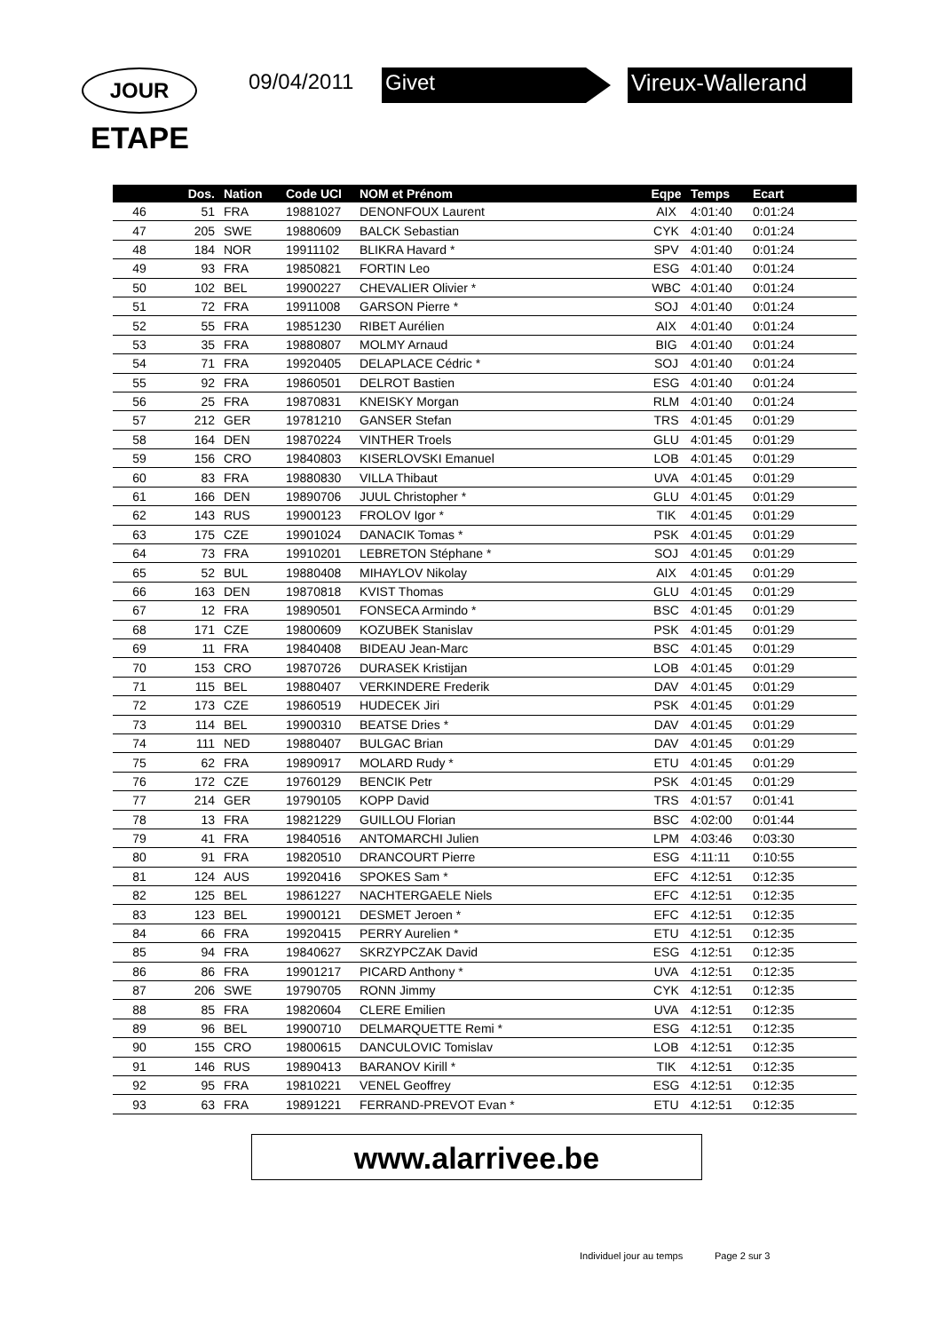JOUR
ETAPE
09/04/2011 Givet Vireux-Wallerand
| | Dos. | Nation | Code UCI | NOM et Prénom | Eqpe | Temps | Ecart | |
| --- | --- | --- | --- | --- | --- | --- | --- | --- |
| 46 | 51 | FRA | 19881027 | DENONFOUX Laurent | AIX | 4:01:40 | 0:01:24 | |
| 47 | 205 | SWE | 19880609 | BALCK Sebastian | CYK | 4:01:40 | 0:01:24 | |
| 48 | 184 | NOR | 19911102 | BLIKRA Havard * | SPV | 4:01:40 | 0:01:24 | |
| 49 | 93 | FRA | 19850821 | FORTIN Leo | ESG | 4:01:40 | 0:01:24 | |
| 50 | 102 | BEL | 19900227 | CHEVALIER Olivier * | WBC | 4:01:40 | 0:01:24 | |
| 51 | 72 | FRA | 19911008 | GARSON Pierre * | SOJ | 4:01:40 | 0:01:24 | |
| 52 | 55 | FRA | 19851230 | RIBET Aurélien | AIX | 4:01:40 | 0:01:24 | |
| 53 | 35 | FRA | 19880807 | MOLMY Arnaud | BIG | 4:01:40 | 0:01:24 | |
| 54 | 71 | FRA | 19920405 | DELAPLACE Cédric * | SOJ | 4:01:40 | 0:01:24 | |
| 55 | 92 | FRA | 19860501 | DELROT Bastien | ESG | 4:01:40 | 0:01:24 | |
| 56 | 25 | FRA | 19870831 | KNEISKY Morgan | RLM | 4:01:40 | 0:01:24 | |
| 57 | 212 | GER | 19781210 | GANSER Stefan | TRS | 4:01:45 | 0:01:29 | |
| 58 | 164 | DEN | 19870224 | VINTHER Troels | GLU | 4:01:45 | 0:01:29 | |
| 59 | 156 | CRO | 19840803 | KISERLOVSKI Emanuel | LOB | 4:01:45 | 0:01:29 | |
| 60 | 83 | FRA | 19880830 | VILLA Thibaut | UVA | 4:01:45 | 0:01:29 | |
| 61 | 166 | DEN | 19890706 | JUUL Christopher * | GLU | 4:01:45 | 0:01:29 | |
| 62 | 143 | RUS | 19900123 | FROLOV Igor * | TIK | 4:01:45 | 0:01:29 | |
| 63 | 175 | CZE | 19901024 | DANACIK Tomas * | PSK | 4:01:45 | 0:01:29 | |
| 64 | 73 | FRA | 19910201 | LEBRETON Stéphane * | SOJ | 4:01:45 | 0:01:29 | |
| 65 | 52 | BUL | 19880408 | MIHAYLOV Nikolay | AIX | 4:01:45 | 0:01:29 | |
| 66 | 163 | DEN | 19870818 | KVIST Thomas | GLU | 4:01:45 | 0:01:29 | |
| 67 | 12 | FRA | 19890501 | FONSECA Armindo * | BSC | 4:01:45 | 0:01:29 | |
| 68 | 171 | CZE | 19800609 | KOZUBEK Stanislav | PSK | 4:01:45 | 0:01:29 | |
| 69 | 11 | FRA | 19840408 | BIDEAU Jean-Marc | BSC | 4:01:45 | 0:01:29 | |
| 70 | 153 | CRO | 19870726 | DURASEK Kristijan | LOB | 4:01:45 | 0:01:29 | |
| 71 | 115 | BEL | 19880407 | VERKINDERE Frederik | DAV | 4:01:45 | 0:01:29 | |
| 72 | 173 | CZE | 19860519 | HUDECEK Jiri | PSK | 4:01:45 | 0:01:29 | |
| 73 | 114 | BEL | 19900310 | BEATSE Dries * | DAV | 4:01:45 | 0:01:29 | |
| 74 | 111 | NED | 19880407 | BULGAC Brian | DAV | 4:01:45 | 0:01:29 | |
| 75 | 62 | FRA | 19890917 | MOLARD Rudy * | ETU | 4:01:45 | 0:01:29 | |
| 76 | 172 | CZE | 19760129 | BENCIK Petr | PSK | 4:01:45 | 0:01:29 | |
| 77 | 214 | GER | 19790105 | KOPP David | TRS | 4:01:57 | 0:01:41 | |
| 78 | 13 | FRA | 19821229 | GUILLOU Florian | BSC | 4:02:00 | 0:01:44 | |
| 79 | 41 | FRA | 19840516 | ANTOMARCHI Julien | LPM | 4:03:46 | 0:03:30 | |
| 80 | 91 | FRA | 19820510 | DRANCOURT Pierre | ESG | 4:11:11 | 0:10:55 | |
| 81 | 124 | AUS | 19920416 | SPOKES Sam * | EFC | 4:12:51 | 0:12:35 | |
| 82 | 125 | BEL | 19861227 | NACHTERGAELE Niels | EFC | 4:12:51 | 0:12:35 | |
| 83 | 123 | BEL | 19900121 | DESMET Jeroen * | EFC | 4:12:51 | 0:12:35 | |
| 84 | 66 | FRA | 19920415 | PERRY Aurelien * | ETU | 4:12:51 | 0:12:35 | |
| 85 | 94 | FRA | 19840627 | SKRZYPCZAK David | ESG | 4:12:51 | 0:12:35 | |
| 86 | 86 | FRA | 19901217 | PICARD Anthony * | UVA | 4:12:51 | 0:12:35 | |
| 87 | 206 | SWE | 19790705 | RONN Jimmy | CYK | 4:12:51 | 0:12:35 | |
| 88 | 85 | FRA | 19820604 | CLERE Emilien | UVA | 4:12:51 | 0:12:35 | |
| 89 | 96 | BEL | 19900710 | DELMARQUETTE Remi * | ESG | 4:12:51 | 0:12:35 | |
| 90 | 155 | CRO | 19800615 | DANCULOVIC Tomislav | LOB | 4:12:51 | 0:12:35 | |
| 91 | 146 | RUS | 19890413 | BARANOV Kirill * | TIK | 4:12:51 | 0:12:35 | |
| 92 | 95 | FRA | 19810221 | VENEL Geoffrey | ESG | 4:12:51 | 0:12:35 | |
| 93 | 63 | FRA | 19891221 | FERRAND-PREVOT Evan * | ETU | 4:12:51 | 0:12:35 | |
www.alarrivee.be
Individuel jour au temps Page 2 sur 3